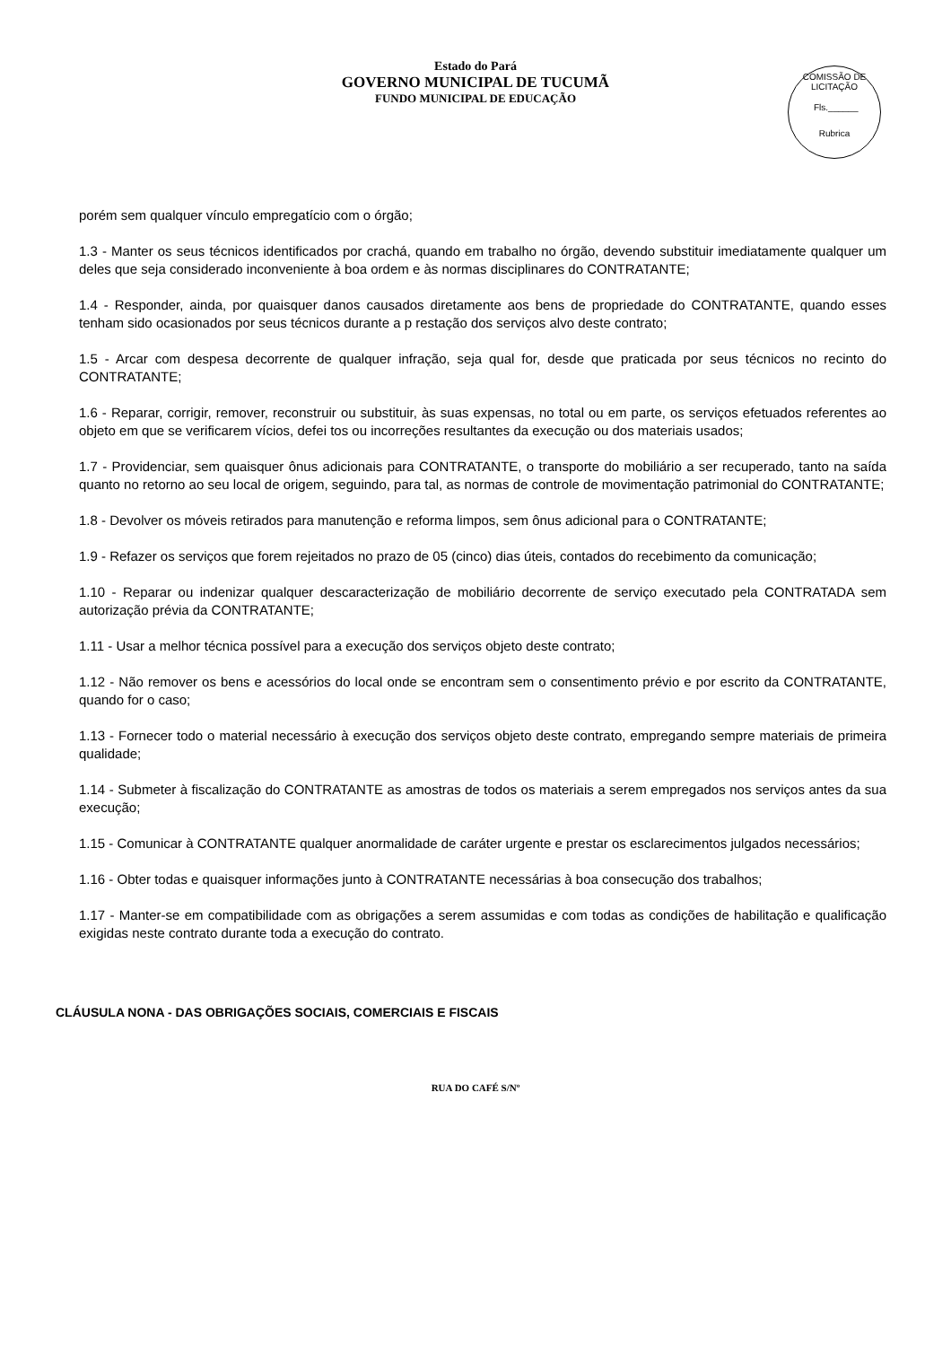Estado do Pará
GOVERNO MUNICIPAL DE TUCUMÃ
FUNDO MUNICIPAL DE EDUCAÇÃO
COMISSÃO DE LICITAÇÃO
Fls.______
Rubrica
porém sem qualquer vínculo empregatício com o órgão;
1.3 - Manter os seus técnicos identificados por crachá, quando em trabalho no órgão, devendo substituir imediatamente qualquer um deles que seja considerado inconveniente à boa ordem e às normas disciplinares do CONTRATANTE;
1.4 - Responder, ainda, por quaisquer danos causados diretamente aos bens de propriedade do CONTRATANTE, quando esses tenham sido ocasionados por seus técnicos durante a p restação dos serviços alvo deste contrato;
1.5 - Arcar com despesa decorrente de qualquer infração, seja qual for, desde que praticada por seus técnicos no recinto do CONTRATANTE;
1.6 - Reparar, corrigir, remover, reconstruir ou substituir, às suas expensas, no total ou em parte, os serviços efetuados referentes ao objeto em que se verificarem vícios, defei tos ou incorreções resultantes da execução ou dos materiais usados;
1.7 - Providenciar, sem quaisquer ônus adicionais para CONTRATANTE, o transporte do mobiliário a ser recuperado, tanto na saída quanto no retorno ao seu local de origem, seguindo, para tal, as normas de controle de movimentação patrimonial do CONTRATANTE;
1.8 - Devolver os móveis retirados para manutenção e reforma limpos, sem ônus adicional para o CONTRATANTE;
1.9 - Refazer os serviços que forem rejeitados no prazo de 05 (cinco) dias úteis, contados do recebimento da comunicação;
1.10 - Reparar ou indenizar qualquer descaracterização de mobiliário decorrente de serviço executado pela CONTRATADA sem autorização prévia da CONTRATANTE;
1.11 - Usar a melhor técnica possível para a execução dos serviços objeto deste contrato;
1.12 - Não remover os bens e acessórios do local onde se encontram sem o consentimento prévio e por escrito da CONTRATANTE, quando for o caso;
1.13 - Fornecer todo o material necessário à execução dos serviços objeto deste contrato, empregando sempre materiais de primeira qualidade;
1.14 - Submeter à fiscalização do CONTRATANTE as amostras de todos os materiais a serem empregados nos serviços antes da sua execução;
1.15 - Comunicar à CONTRATANTE qualquer anormalidade de caráter urgente e prestar os esclarecimentos julgados necessários;
1.16 - Obter todas e quaisquer informações junto à CONTRATANTE necessárias à boa consecução dos trabalhos;
1.17 - Manter-se em compatibilidade com as obrigações a serem assumidas e com todas as condições de habilitação e qualificação exigidas neste contrato durante toda a execução do contrato.
CLÁUSULA NONA - DAS OBRIGAÇÕES SOCIAIS, COMERCIAIS E FISCAIS
RUA DO CAFÉ S/Nº